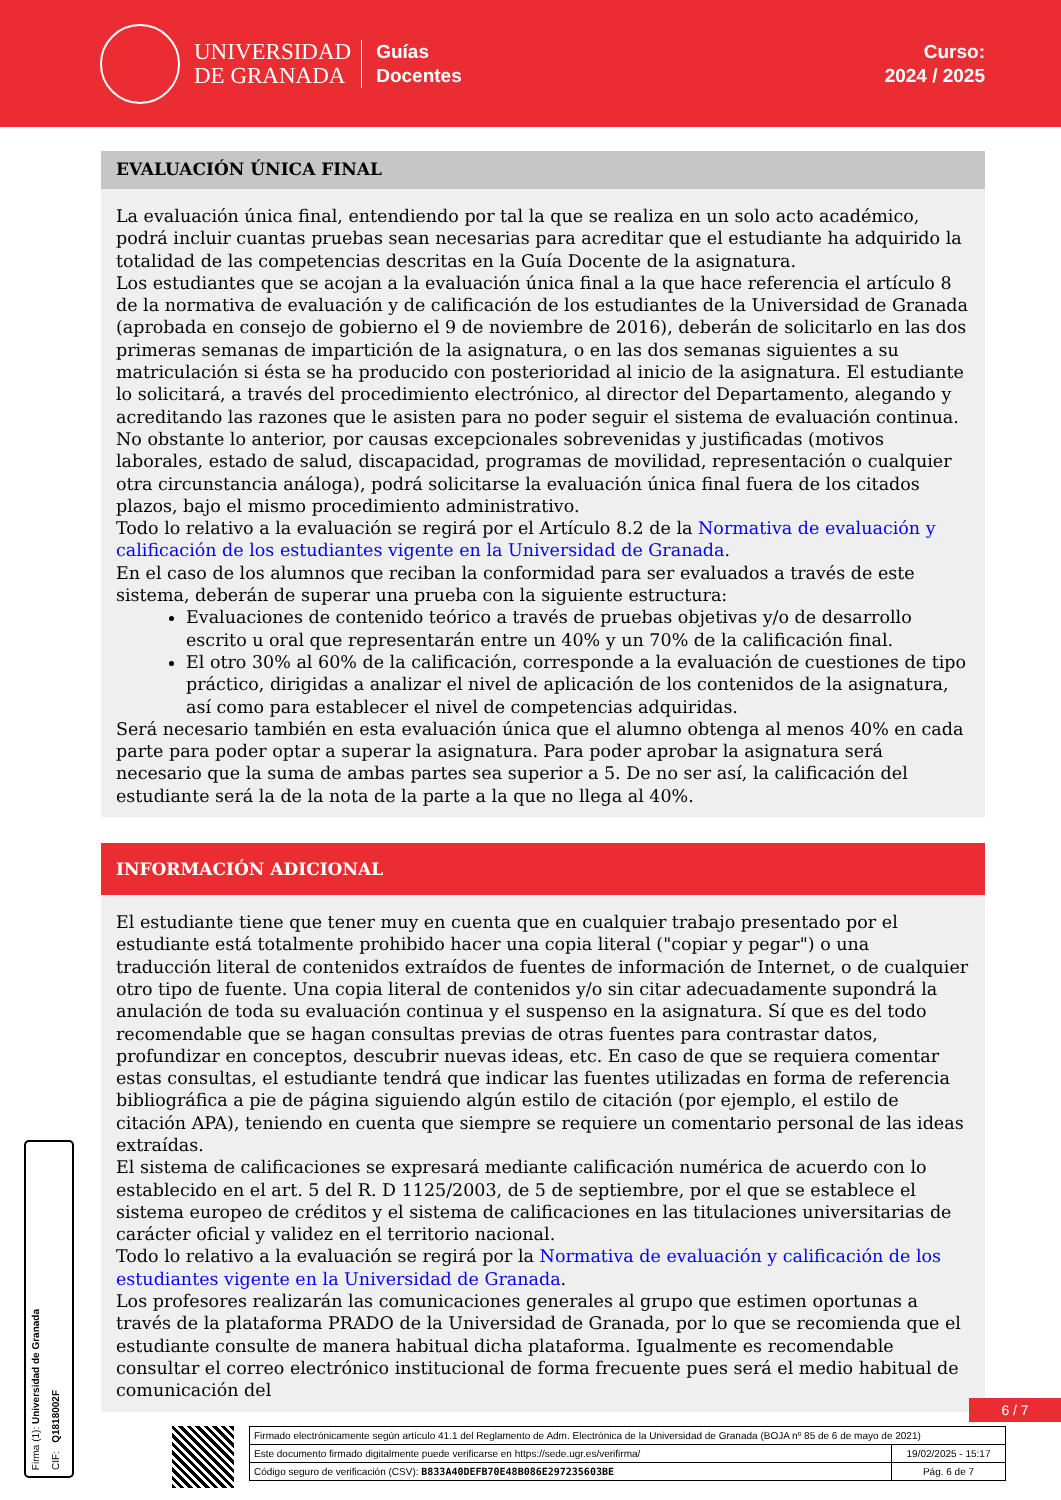UNIVERSIDAD
DE GRANADA
Guías
Docentes
Curso:
2024 / 2025
EVALUACIÓN ÚNICA FINAL
La evaluación única final, entendiendo por tal la que se realiza en un solo acto académico, podrá incluir cuantas pruebas sean necesarias para acreditar que el estudiante ha adquirido la totalidad de las competencias descritas en la Guía Docente de la asignatura.
Los estudiantes que se acojan a la evaluación única final a la que hace referencia el artículo 8 de la normativa de evaluación y de calificación de los estudiantes de la Universidad de Granada (aprobada en consejo de gobierno el 9 de noviembre de 2016), deberán de solicitarlo en las dos primeras semanas de impartición de la asignatura, o en las dos semanas siguientes a su matriculación si ésta se ha producido con posterioridad al inicio de la asignatura. El estudiante lo solicitará, a través del procedimiento electrónico, al director del Departamento, alegando y acreditando las razones que le asisten para no poder seguir el sistema de evaluación continua. No obstante lo anterior, por causas excepcionales sobrevenidas y justificadas (motivos laborales, estado de salud, discapacidad, programas de movilidad, representación o cualquier otra circunstancia análoga), podrá solicitarse la evaluación única final fuera de los citados plazos, bajo el mismo procedimiento administrativo.
Todo lo relativo a la evaluación se regirá por el Artículo 8.2 de la Normativa de evaluación y calificación de los estudiantes vigente en la Universidad de Granada.
En el caso de los alumnos que reciban la conformidad para ser evaluados a través de este sistema, deberán de superar una prueba con la siguiente estructura:
Evaluaciones de contenido teórico a través de pruebas objetivas y/o de desarrollo escrito u oral que representarán entre un 40% y un 70% de la calificación final.
El otro 30% al 60% de la calificación, corresponde a la evaluación de cuestiones de tipo práctico, dirigidas a analizar el nivel de aplicación de los contenidos de la asignatura, así como para establecer el nivel de competencias adquiridas.
Será necesario también en esta evaluación única que el alumno obtenga al menos 40% en cada parte para poder optar a superar la asignatura. Para poder aprobar la asignatura será necesario que la suma de ambas partes sea superior a 5. De no ser así, la calificación del estudiante será la de la nota de la parte a la que no llega al 40%.
INFORMACIÓN ADICIONAL
El estudiante tiene que tener muy en cuenta que en cualquier trabajo presentado por el estudiante está totalmente prohibido hacer una copia literal ("copiar y pegar") o una traducción literal de contenidos extraídos de fuentes de información de Internet, o de cualquier otro tipo de fuente. Una copia literal de contenidos y/o sin citar adecuadamente supondrá la anulación de toda su evaluación continua y el suspenso en la asignatura. Sí que es del todo recomendable que se hagan consultas previas de otras fuentes para contrastar datos, profundizar en conceptos, descubrir nuevas ideas, etc. En caso de que se requiera comentar estas consultas, el estudiante tendrá que indicar las fuentes utilizadas en forma de referencia bibliográfica a pie de página siguiendo algún estilo de citación (por ejemplo, el estilo de citación APA), teniendo en cuenta que siempre se requiere un comentario personal de las ideas extraídas.
El sistema de calificaciones se expresará mediante calificación numérica de acuerdo con lo establecido en el art. 5 del R. D 1125/2003, de 5 de septiembre, por el que se establece el sistema europeo de créditos y el sistema de calificaciones en las titulaciones universitarias de carácter oficial y validez en el territorio nacional.
Todo lo relativo a la evaluación se regirá por la Normativa de evaluación y calificación de los estudiantes vigente en la Universidad de Granada.
Los profesores realizarán las comunicaciones generales al grupo que estimen oportunas a través de la plataforma PRADO de la Universidad de Granada, por lo que se recomienda que el estudiante consulte de manera habitual dicha plataforma. Igualmente es recomendable consultar el correo electrónico institucional de forma frecuente pues será el medio habitual de comunicación del
Firma (1): Universidad de Granada
CIF: Q1818002F
6 / 7
| Firmado electrónicamente según artículo 41.1 del Reglamento de Adm. Electrónica de la Universidad de Granada (BOJA nº 85 de 6 de mayo de 2021) | |
| Este documento firmado digitalmente puede verificarse en https://sede.ugr.es/verifirma/ | 19/02/2025 - 15:17 |
| Código seguro de verificación (CSV): B833A40DEFB70E48B086E297235603BE | Pág. 6 de 7 |